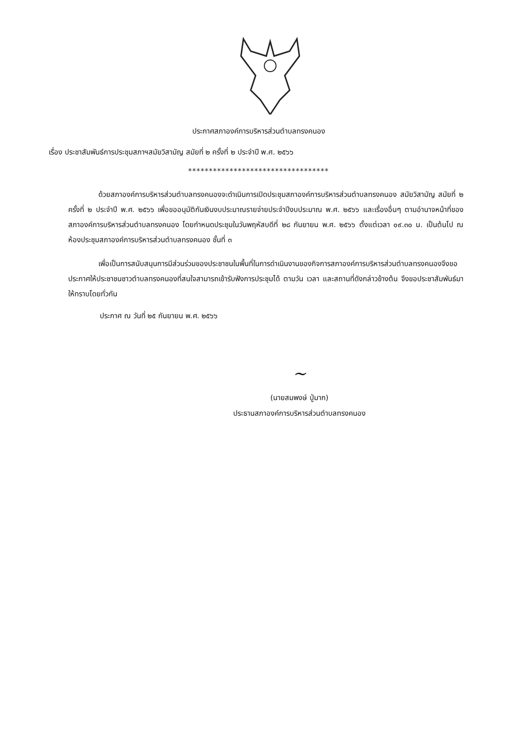ประกาศสภาองค์การบริหารส่วนตำบลทรงคนอง
เรื่อง ประชาสัมพันธ์การประชุมสภาฯสมัยวิสามัญ สมัยที่ ๒ ครั้งที่ ๒ ประจำปี พ.ศ. ๒๕๖๖
**********************************
ด้วยสภาองค์การบริหารส่วนตำบลทรงคนองจะดำเนินการเปิดประชุมสภาองค์การบริหารส่วนตำบลทรงคนอง สมัยวิสามัญ สมัยที่ ๒ ครั้งที่ ๒ ประจำปี พ.ศ. ๒๕๖๖ เพื่อขออนุมัติกันเงินงบประมาณรายจ่ายประจำปีงบประมาณ พ.ศ. ๒๕๖๖ และเรื่องอื่นๆ ตามอำนาจหน้าที่ของสภาองค์การบริหารส่วนตำบลทรงคนอง โดยกำหนดประชุมในวันพฤหัสบดีที่ ๒๘ กันยายน พ.ศ. ๒๕๖๖ ตั้งแต่เวลา ๐๙.๓๐ น. เป็นต้นไป ณ ห้องประชุมสภาองค์การบริหารส่วนตำบลทรงคนอง ชั้นที่ ๓
เพื่อเป็นการสนับสนุนการมีส่วนร่วมของประชาชนในพื้นที่ในการดำเนินงานของกิจการสภาองค์การบริหารส่วนตำบลทรงคนองจึงขอประกาศให้ประชาชนชาวตำบลทรงคนองที่สนใจสามารถเข้ารับฟังการประชุมได้ ตามวัน เวลา และสถานที่ดังกล่าวข้างต้น จึงขอประชาสัมพันธ์มาให้ทราบโดยทั่วกัน
ประกาศ ณ วันที่ ๒๕ กันยายน พ.ศ. ๒๕๖๖
~
(นายสมพงษ์ ปู่มาก)
ประธานสภาองค์การบริหารส่วนตำบลทรงคนอง